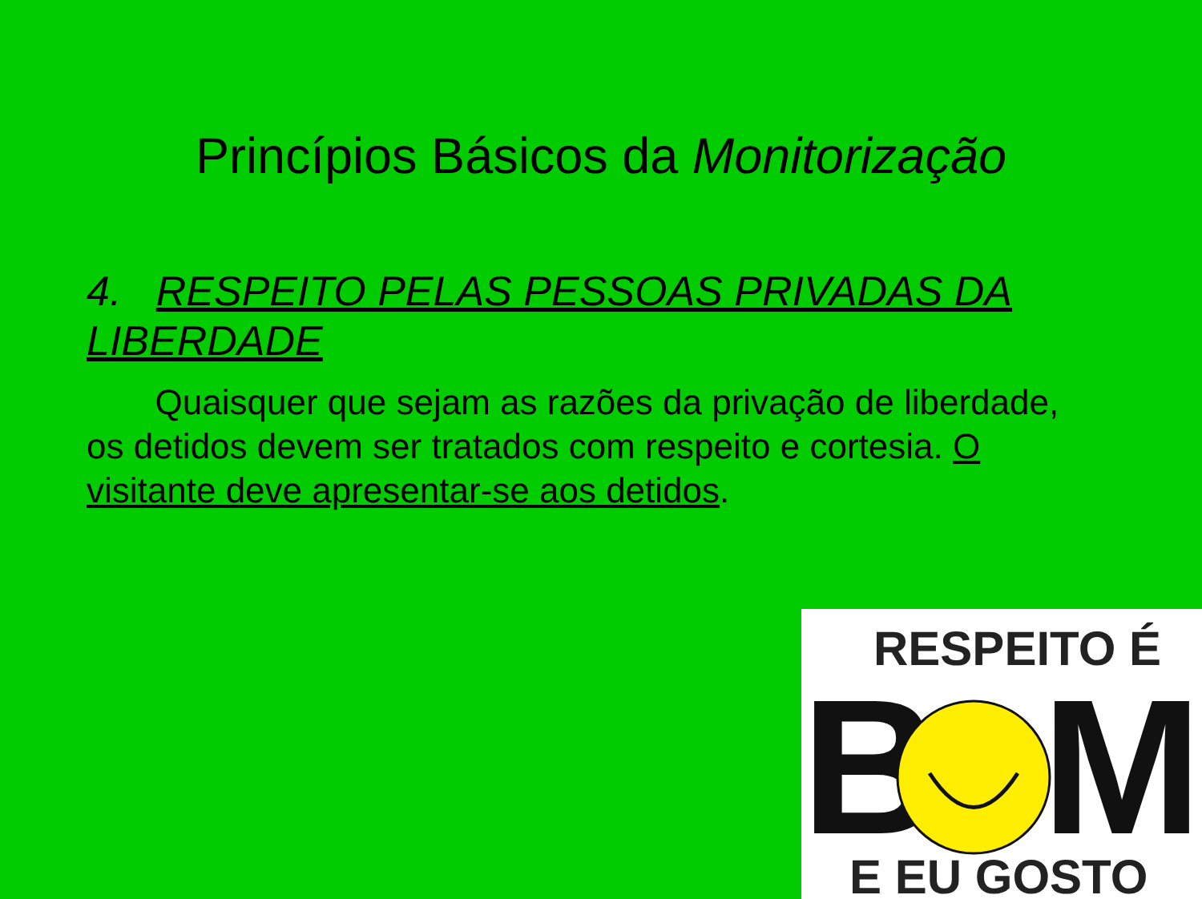Princípios Básicos da Monitorização
4. RESPEITO PELAS PESSOAS PRIVADAS DA LIBERDADE
Quaisquer que sejam as razões da privação de liberdade, os detidos devem ser tratados com respeito e cortesia. O visitante deve apresentar-se aos detidos.
RESPEITO É
B
M
E EU GOSTO